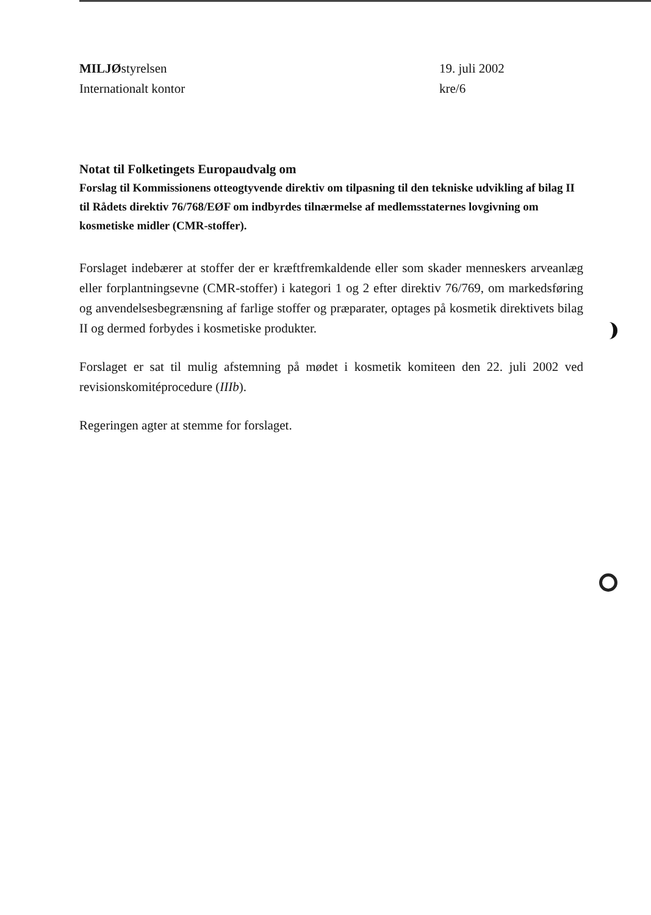MILJØstyrelsen
Internationalt kontor
19. juli 2002
kre/6
Notat til Folketingets Europaudvalg om
Forslag til Kommissionens otteogtyvende direktiv om tilpasning til den tekniske udvikling af bilag II til Rådets direktiv 76/768/EØF om indbyrdes tilnærmelse af medlemsstaternes lovgivning om kosmetiske midler (CMR-stoffer).
Forslaget indebærer at stoffer der er kræftfremkaldende eller som skader menneskers arveanlæg eller forplantningsevne (CMR-stoffer) i kategori 1 og 2 efter direktiv 76/769, om markedsføring og anvendelsesbegrænsning af farlige stoffer og præparater, optages på kosmetik direktivets bilag II og dermed forbydes i kosmetiske produkter.
Forslaget er sat til mulig afstemning på mødet i kosmetik komiteen den 22. juli 2002 ved revisionskomitéprocedure (IIIb).
Regeringen agter at stemme for forslaget.